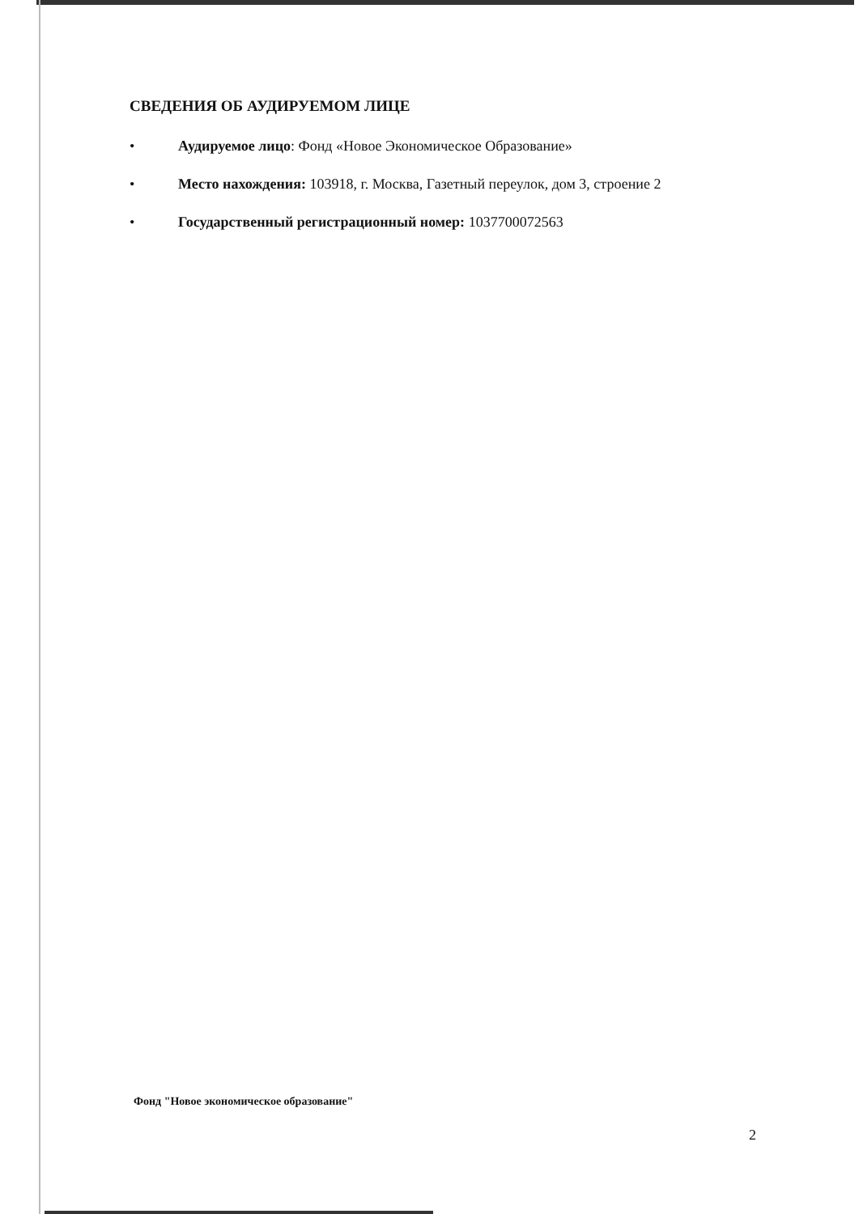СВЕДЕНИЯ ОБ АУДИРУЕМОМ ЛИЦЕ
• Аудируемое лицо: Фонд «Новое Экономическое Образование»
• Место нахождения: 103918, г. Москва, Газетный переулок, дом 3, строение 2
• Государственный регистрационный номер: 1037700072563
Фонд "Новое экономическое образование"
2